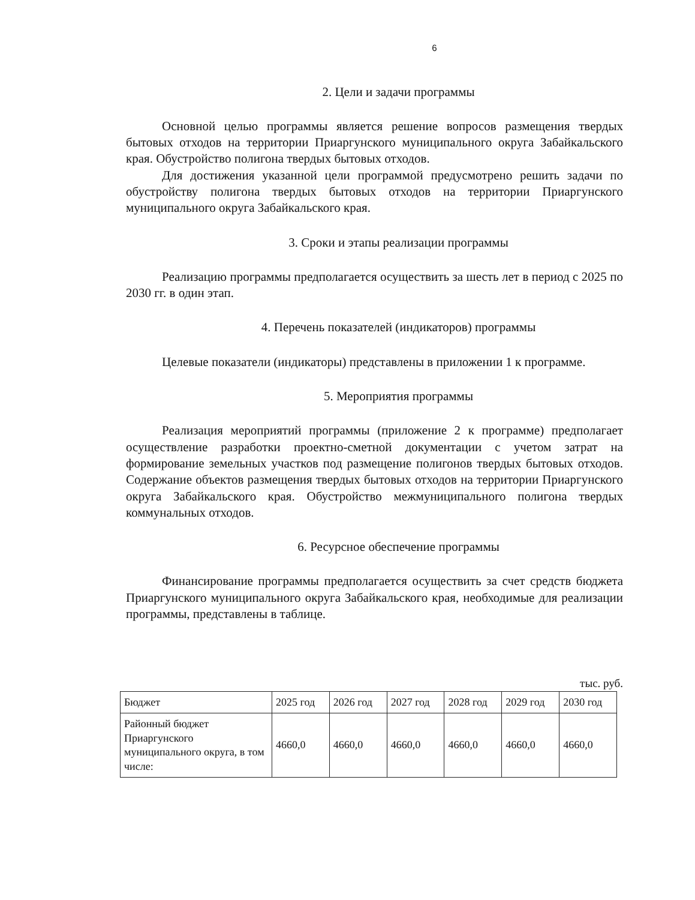6
2. Цели и задачи программы
Основной целью программы является решение вопросов размещения твердых бытовых отходов на территории Приаргунского муниципального округа Забайкальского края. Обустройство полигона твердых бытовых отходов.
Для достижения указанной цели программой предусмотрено решить задачи по обустройству полигона твердых бытовых отходов на территории Приаргунского муниципального округа Забайкальского края.
3. Сроки и этапы реализации программы
Реализацию программы предполагается осуществить за шесть лет в период с 2025 по 2030 гг. в один этап.
4. Перечень показателей (индикаторов) программы
Целевые показатели (индикаторы) представлены в приложении 1 к программе.
5. Мероприятия программы
Реализация мероприятий программы (приложение 2 к программе) предполагает осуществление разработки проектно-сметной документации с учетом затрат на формирование земельных участков под размещение полигонов твердых бытовых отходов. Содержание объектов размещения твердых бытовых отходов на территории Приаргунского округа Забайкальского края. Обустройство межмуниципального полигона твердых коммунальных отходов.
6. Ресурсное обеспечение программы
Финансирование программы предполагается осуществить за счет средств бюджета Приаргунского муниципального округа Забайкальского края, необходимые для реализации программы, представлены в таблице.
тыс. руб.
| Бюджет | 2025 год | 2026 год | 2027 год | 2028 год | 2029 год | 2030 год |
| --- | --- | --- | --- | --- | --- | --- |
| Районный бюджет Приаргунского муниципального округа, в том числе: | 4660,0 | 4660,0 | 4660,0 | 4660,0 | 4660,0 | 4660,0 |